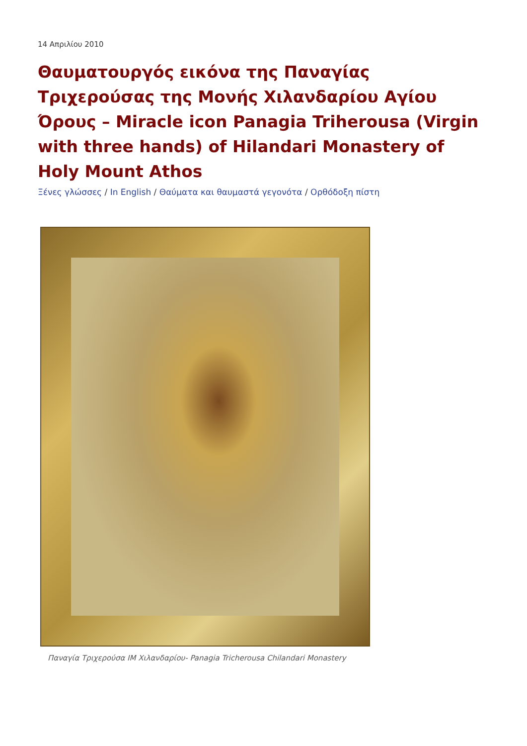14 Απριλίου 2010
Θαυματουργός εικόνα της Παναγίας Τριχερούσας της Μονής Χιλανδαρίου Αγίου Όρους – Miracle icon Panagia Triherousa (Virgin with three hands) of Hilandari Monastery of Holy Mount Athos
Ξένες γλώσσες / In English / Θαύματα και θαυμαστά γεγονότα / Ορθόδοξη πίστη
Παναγία Τριχερούσα ΙΜ Χιλανδαρίου- Panagia Tricherousa Chilandari Monastery